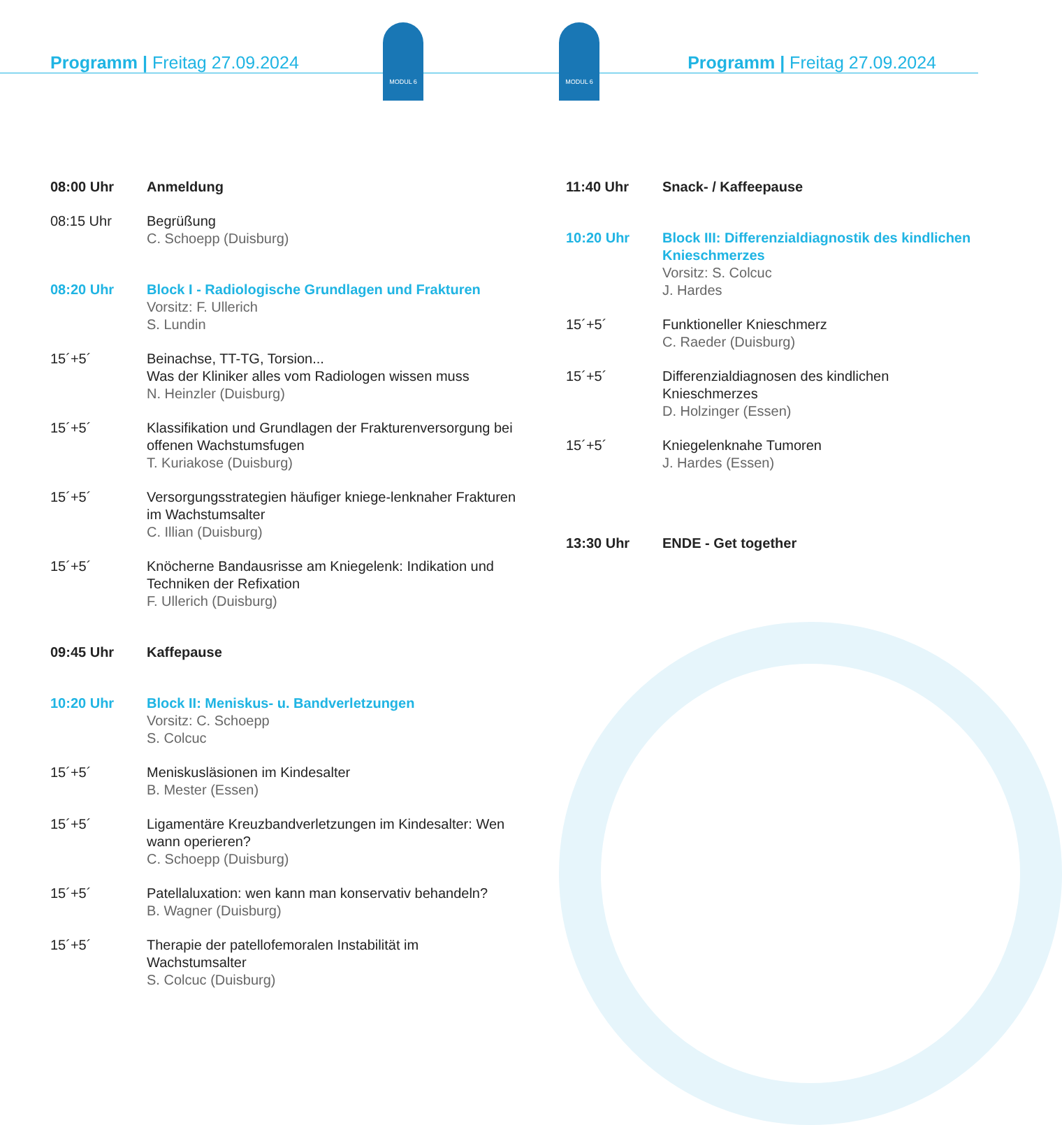MODUL 6 MODUL 6
Programm | Freitag 27.09.2024 Programm | Freitag 27.09.2024
08:00 Uhr Anmeldung
08:15 Uhr Begrüßung
C. Schoepp (Duisburg)
08:20 Uhr Block I - Radiologische Grundlagen und Frakturen
Vorsitz: F. Ullerich
S. Lundin
15´+5´ Beinachse, TT-TG, Torsion...
Was der Kliniker alles vom Radiologen wissen muss
N. Heinzler (Duisburg)
15´+5´ Klassifikation und Grundlagen der Frakturenversorgung bei offenen Wachstumsfugen
T. Kuriakose (Duisburg)
15´+5´ Versorgungsstrategien häufiger kniege-lenknaher Frakturen im Wachstumsalter
C. Illian (Duisburg)
15´+5´ Knöcherne Bandausrisse am Kniegelenk: Indikation und Techniken der Refixation
F. Ullerich (Duisburg)
09:45 Uhr Kaffepause
10:20 Uhr Block II: Meniskus- u. Bandverletzungen
Vorsitz: C. Schoepp
S. Colcuc
15´+5´ Meniskusläsionen im Kindesalter
B. Mester (Essen)
15´+5´ Ligamentäre Kreuzbandverletzungen im Kindesalter: Wen wann operieren?
C. Schoepp (Duisburg)
15´+5´ Patellaluxation: wen kann man konservativ behandeln?
B. Wagner (Duisburg)
15´+5´ Therapie der patellofemoralen Instabilität im Wachstumsalter
S. Colcuc (Duisburg)
11:40 Uhr Snack- / Kaffeepause
10:20 Uhr Block III: Differenzialdiagnostik des kindlichen Knieschmerzes
Vorsitz: S. Colcuc
J. Hardes
15´+5´ Funktioneller Knieschmerz
C. Raeder (Duisburg)
15´+5´ Differenzialdiagnosen des kindlichen Knieschmerzes
D. Holzinger (Essen)
15´+5´ Kniegelenknahe Tumoren
J. Hardes (Essen)
13:30 Uhr ENDE - Get together